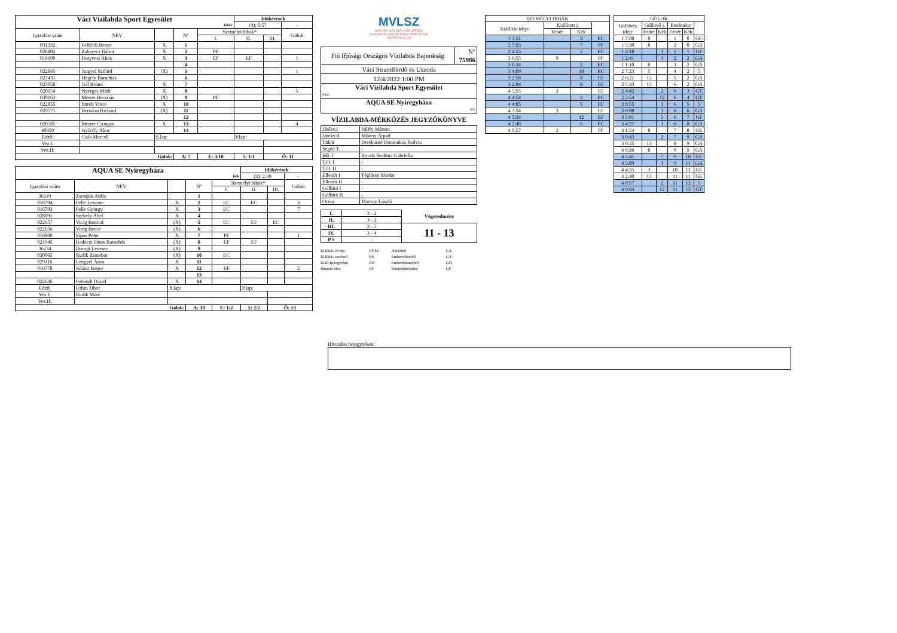| Váci Vízilabda Sport Egyesület fehér | | | | | Időkérések | | |
| --- | --- | --- | --- | --- | --- | --- | --- |
| | | | | | (4): 0:57 | | - |
| Igazolási szám | NÉV | | N° | Személyi hibák* | | | Gólok |
| | | | | I. | II. | III. | |
| 031332 | Felföldi Bence | X | 1 | | | | |
| 026402 | Zahorecz Bálint | X | 2 | PF | | | |
| 016190 | Fenyvesi Ákos | X | 3 | EF | EF | | 1 |
| | | | 4 | | | | |
| 022845 | Angyal Szilárd | (X) | 5 | | | | 1 |
| 027431 | Hégely Barnabás | | 6 | | | | |
| 025058 | Gál Brúnó | X | 7 | | | | |
| 020154 | Nyerges Márk | X | 8 | | | | 5 |
| 030163 | Mester Berzsián | (X) | 9 | PF | | | |
| 022855 | Imreh Vince | X | 10 | | | | |
| 029771 | Bertalan Richárd | (X) | 11 | | | | |
| | | | 12 | | | | |
| 020585 | Mester Csongor | X | 13 | | | | 4 |
| 40959 | Győrffy Ákos | | 14 | | | | |
| Edző: | Csák Marcell | S.lap: | | | P.lap: | | |
| Vez.I: | | | | | | | |
| Vez.II: | | | | | | | |
| Gólok: | | | A: 7 | E: 3/10 | 5: 1/1 | Ö: 11 | |
| AQUA SE Nyíregyháza kék | | | | | Időkérések | | |
| --- | --- | --- | --- | --- | --- | --- | --- |
| | | | | | (3): 2:39 | | - |
| Igazolási szám | NÉV | | N° | Személyi hibák* | | | Gólok |
| | | | | I. | II. | III. | |
| 36119 | Zsemján Attila | | 1 | | | | |
| 016794 | Pelle Levente | X | 2 | EC | EC | | 3 |
| 016793 | Pelle György | X | 3 | EC | | | 7 |
| 028095 | Székely Ábel | X | 4 | | | | |
| 022657 | Virág Botond | (X) | 5 | EC | EF | EC | |
| 022656 | Virág Bence | (X) | 6 | | | | |
| 016800 | Sipos Péter | X | 7 | PF | | | 1 |
| 021945 | Radóczi János Barnabás | (X) | 8 | EF | EF | | |
| 36234 | Dorogi Levente | (X) | 9 | | | | |
| 030065 | Rudik Zsombor | (X) | 10 | EC | | | |
| 029116 | Lengyel Áron | X | 11 | | | | |
| 016778 | Juhász Bence | X | 12 | EF | | | 2 |
| | | | 13 | | | | |
| 022646 | Pettendi Dávid | X | 14 | | | | |
| Edző: | Urbin Tibor | S.lap: | | | P.lap: | | |
| Vez.I: | Rudik Máté | | | | | | |
| Vez.II: | | | | | | | |
| Gólok: | | | A: 10 | E: 1/2 | 5: 2/2 | Ö: 13 | |
MVLSZ
MAGYAR VÍZILABDA SZÖVETSÉG
HUNGARIAN WATER POLO FEDERATION
WATERPOLO.HU
| Fiú Ifjúsági Országos Vízilabda Bajnokság | N° 75986 |
| Váci Strandfürdő és Uszoda | |
| 12/4/2022 1:00 PM | |
| Váci Vízilabda Sport Egyesület fehér | |
| AQUA SE Nyíregyháza kek | |
VÍZILABDA-MÉRKŐZÉS JEGYZŐKÖNYVE
| Játékv.I | Pálffy Márton |
| Játékv.II | Mikesy Árpád |
| Titkár | Derekasné Domonkos Szilvia |
| Segéd T. | - |
| Idő. I | Kocsis Szabina Gabriella |
| T.O. I | - |
| T.O. II | - |
| Ellenőr I | Téglássy Sándor |
| Ellenőr II | - |
| Gólbíró I | - |
| Gólbíró II | - |
| Orvos | Morvay László |
| I. | 3 - 2 | Végeredmény |
| II. | 3 - 2 | |
| III. | 2 - 5 | 11 - 13 |
| IV. | 3 - 4 | |
| P.S | - | |
Kiállítás 20 mp.
Kiállítás cserével
Kiáll.4p.fegyelmi
Büntető hiba
EF,EC
ES
EN
PF
Akcióból
Emberelőnyből
Emberhátrányból
Büntetődobásból
GA
GX
GH
GP
| SZEMÉLYI HIBÁK | | | |
| --- | --- | --- | --- |
| Kiállítás ideje | Kiállított j. | | |
| | Fehér | Kék | |
| 1 3:51 | | 3 | EC |
| 2 7:23 | | 7 | PF |
| 2 4:23 | | 5 | EC |
| 3 6:55 | 9 | | PF |
| 3 6:34 | | 2 | EC |
| 3 4:09 | | 10 | EC |
| 3 2:58 | | 8 | EF |
| 3 2:04 | | 8 | EF |
| 4 5:55 | 3 | | EF |
| 4 4:54 | | 2 | EC |
| 4 4:05 | | 5 | EF |
| 4 3:34 | 3 | | EF |
| 4 3:34 | | 12 | EF |
| 4 2:48 | | 5 | EC |
| 4 0:57 | 2 | | PF |
| GÓLOK | | | | | |
| --- | --- | --- | --- | --- | --- |
| Góllövés ideje | Góllövő j. | | Eredmény | | |
| | Fehér | Kék | Fehér | Kék | |
| 1 7:08 | 8 | | 1 | 0 | GC |
| 1 5:30 | 8 | | 2 | 0 | GA |
| 1 4:18 | | 3 | 2 | 1 | GF |
| 1 2:41 | | 3 | 2 | 2 | GA |
| 1 1:10 | 8 | | 3 | 2 | GA |
| 2 7:23 | 5 | | 4 | 2 | 5 |
| 2 6:21 | 13 | | 5 | 2 | GA |
| 2 5:33 | 13 | | 6 | 2 | GA |
| 2 4:42 | | 2 | 6 | 3 | GT |
| 2 2:54 | | 12 | 6 | 4 | GT |
| 3 6:55 | | 3 | 6 | 5 | 5 |
| 3 6:08 | | 3 | 6 | 6 | GA |
| 3 5:01 | | 3 | 6 | 7 | GF |
| 3 4:27 | | 3 | 6 | 8 | GA |
| 3 1:54 | 8 | | 7 | 8 | GE |
| 3 0:43 | | 2 | 7 | 9 | GA |
| 3 0:25 | 13 | | 8 | 9 | GA |
| 4 6:36 | 8 | | 9 | 9 | GA |
| 4 5:41 | | 7 | 9 | 10 | GE |
| 4 5:09 | | 3 | 9 | 11 | GA |
| 4 4:35 | 3 | | 10 | 11 | GE |
| 4 2:40 | 13 | | 11 | 11 | GE |
| 4 0:57 | | 2 | 11 | 12 | 5 |
| 4 0:04 | | 12 | 11 | 13 | GT |
Hivatalos bejegyzések: